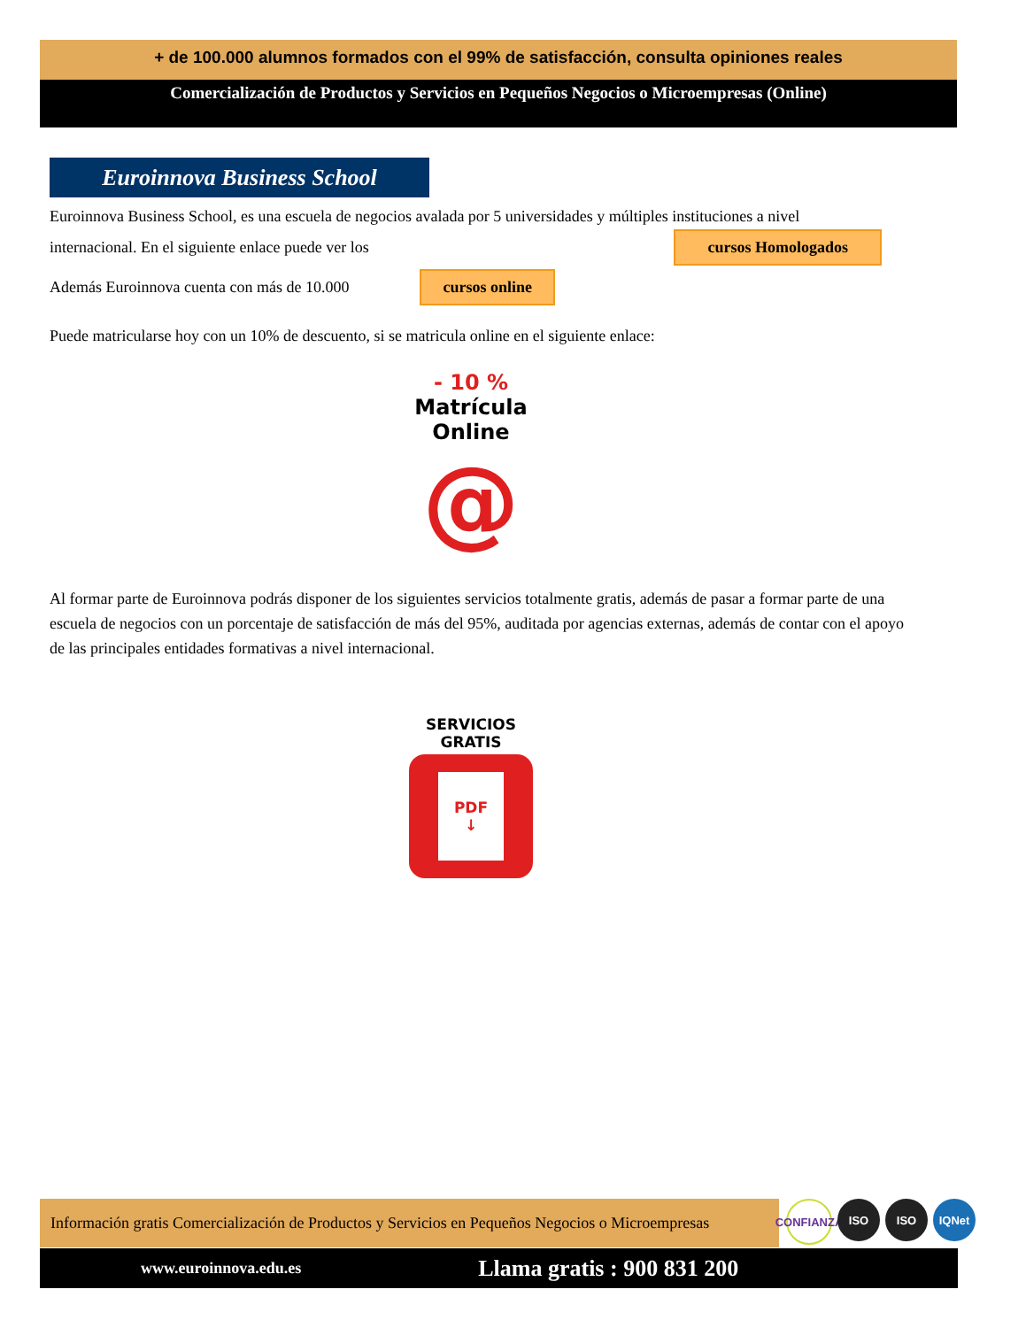+ de 100.000 alumnos formados con el 99% de satisfacción, consulta opiniones reales
Comercialización de Productos y Servicios en Pequeños Negocios o Microempresas (Online)
Euroinnova Business School
Euroinnova Business School, es una escuela de negocios avalada por 5 universidades y múltiples instituciones a nivel
internacional. En el siguiente enlace puede ver los cursos Homologados
Además Euroinnova cuenta con más de 10.000 cursos online
Puede matricularse hoy con un 10% de descuento, si se matricula online en el siguiente enlace:
- 10 %
Matrícula
Online
@
Al formar parte de Euroinnova podrás disponer de los siguientes servicios totalmente gratis, además de pasar a formar parte de una
escuela de negocios con un porcentaje de satisfacción de más del 95%, auditada por agencias externas, además de contar con el apoyo
de las principales entidades formativas a nivel internacional.
SERVICIOS
GRATIS
PDF
↓
Información gratis Comercialización de Productos y Servicios en Pequeños Negocios o Microempresas
CONFIANZA
ISO ISO IQNet
www.euroinnova.edu.es Llama gratis : 900 831 200